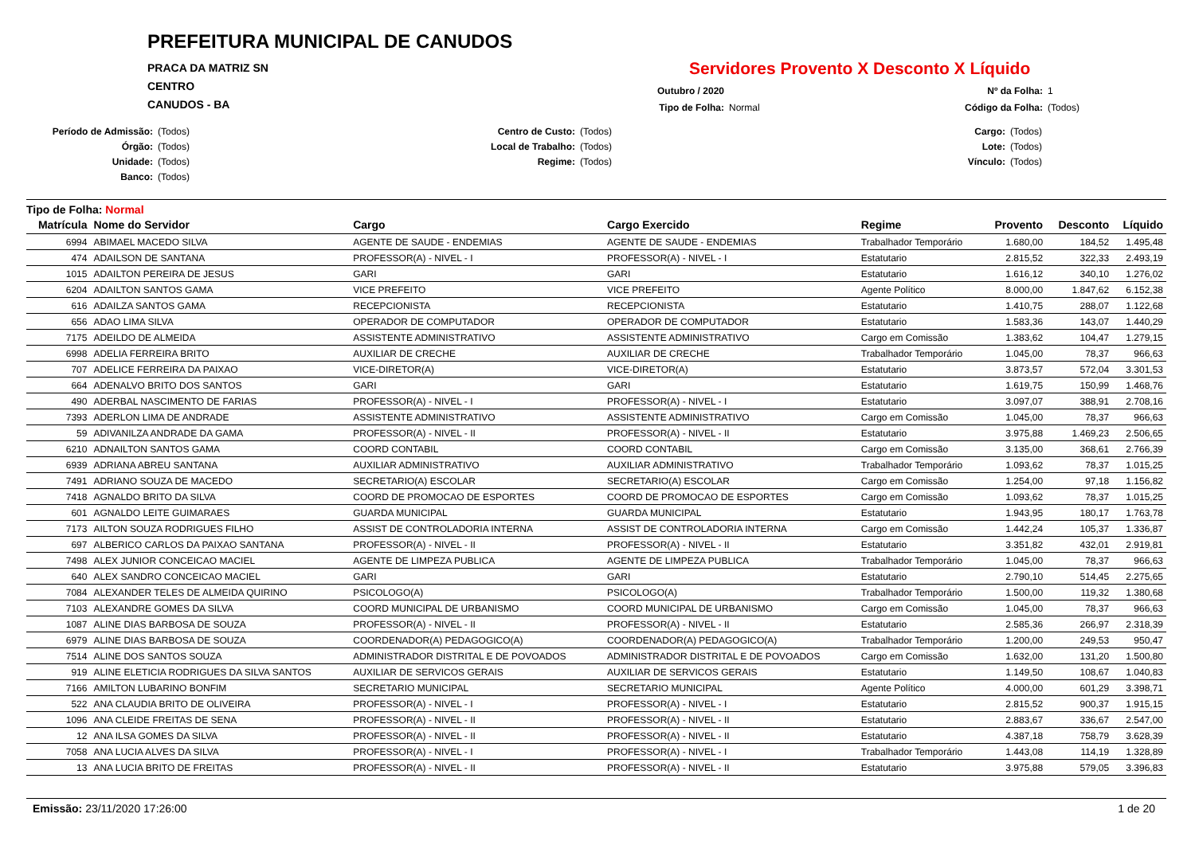PREFEITURA MUNICIPAL DE CANUDOS
PRACA DA MATRIZ SN
CENTRO
CANUDOS - BA
Servidores Provento X Desconto X Líquido
Outubro / 2020 Nº da Folha: 1 Tipo de Folha: Normal Código da Folha: (Todos)
Período de Admissão: (Todos) Centro de Custo: (Todos) Cargo: (Todos) Órgão: (Todos) Local de Trabalho: (Todos) Lote: (Todos) Unidade: (Todos) Regime: (Todos) Vínculo: (Todos) Banco: (Todos)
Tipo de Folha: Normal
| Matrícula | Nome do Servidor | Cargo | Cargo Exercido | Regime | Provento | Desconto | Líquido |
| --- | --- | --- | --- | --- | --- | --- | --- |
| 6994 | ABIMAEL MACEDO SILVA | AGENTE DE SAUDE - ENDEMIAS | AGENTE DE SAUDE - ENDEMIAS | Trabalhador Temporário | 1.680,00 | 184,52 | 1.495,48 |
| 474 | ADAILSON DE SANTANA | PROFESSOR(A) - NIVEL - I | PROFESSOR(A) - NIVEL - I | Estatutario | 2.815,52 | 322,33 | 2.493,19 |
| 1015 | ADAILTON PEREIRA DE JESUS | GARI | GARI | Estatutario | 1.616,12 | 340,10 | 1.276,02 |
| 6204 | ADAILTON SANTOS GAMA | VICE PREFEITO | VICE PREFEITO | Agente Político | 8.000,00 | 1.847,62 | 6.152,38 |
| 616 | ADAILZA SANTOS GAMA | RECEPCIONISTA | RECEPCIONISTA | Estatutario | 1.410,75 | 288,07 | 1.122,68 |
| 656 | ADAO LIMA SILVA | OPERADOR DE COMPUTADOR | OPERADOR DE COMPUTADOR | Estatutario | 1.583,36 | 143,07 | 1.440,29 |
| 7175 | ADEILDO DE ALMEIDA | ASSISTENTE ADMINISTRATIVO | ASSISTENTE ADMINISTRATIVO | Cargo em Comissão | 1.383,62 | 104,47 | 1.279,15 |
| 6998 | ADELIA FERREIRA BRITO | AUXILIAR DE CRECHE | AUXILIAR DE CRECHE | Trabalhador Temporário | 1.045,00 | 78,37 | 966,63 |
| 707 | ADELICE FERREIRA DA PAIXAO | VICE-DIRETOR(A) | VICE-DIRETOR(A) | Estatutario | 3.873,57 | 572,04 | 3.301,53 |
| 664 | ADENALVO BRITO DOS SANTOS | GARI | GARI | Estatutario | 1.619,75 | 150,99 | 1.468,76 |
| 490 | ADERBAL NASCIMENTO DE FARIAS | PROFESSOR(A) - NIVEL - I | PROFESSOR(A) - NIVEL - I | Estatutario | 3.097,07 | 388,91 | 2.708,16 |
| 7393 | ADERLON LIMA DE ANDRADE | ASSISTENTE ADMINISTRATIVO | ASSISTENTE ADMINISTRATIVO | Cargo em Comissão | 1.045,00 | 78,37 | 966,63 |
| 59 | ADIVANILZA ANDRADE DA GAMA | PROFESSOR(A) - NIVEL - II | PROFESSOR(A) - NIVEL - II | Estatutario | 3.975,88 | 1.469,23 | 2.506,65 |
| 6210 | ADNAILTON SANTOS GAMA | COORD CONTABIL | COORD CONTABIL | Cargo em Comissão | 3.135,00 | 368,61 | 2.766,39 |
| 6939 | ADRIANA ABREU SANTANA | AUXILIAR ADMINISTRATIVO | AUXILIAR ADMINISTRATIVO | Trabalhador Temporário | 1.093,62 | 78,37 | 1.015,25 |
| 7491 | ADRIANO SOUZA DE MACEDO | SECRETARIO(A) ESCOLAR | SECRETARIO(A) ESCOLAR | Cargo em Comissão | 1.254,00 | 97,18 | 1.156,82 |
| 7418 | AGNALDO BRITO DA SILVA | COORD DE PROMOCAO DE ESPORTES | COORD DE PROMOCAO DE ESPORTES | Cargo em Comissão | 1.093,62 | 78,37 | 1.015,25 |
| 601 | AGNALDO LEITE GUIMARAES | GUARDA MUNICIPAL | GUARDA MUNICIPAL | Estatutario | 1.943,95 | 180,17 | 1.763,78 |
| 7173 | AILTON SOUZA RODRIGUES FILHO | ASSIST DE CONTROLADORIA INTERNA | ASSIST DE CONTROLADORIA INTERNA | Cargo em Comissão | 1.442,24 | 105,37 | 1.336,87 |
| 697 | ALBERICO CARLOS DA PAIXAO SANTANA | PROFESSOR(A) - NIVEL - II | PROFESSOR(A) - NIVEL - II | Estatutario | 3.351,82 | 432,01 | 2.919,81 |
| 7498 | ALEX JUNIOR CONCEICAO MACIEL | AGENTE DE LIMPEZA PUBLICA | AGENTE DE LIMPEZA PUBLICA | Trabalhador Temporário | 1.045,00 | 78,37 | 966,63 |
| 640 | ALEX SANDRO CONCEICAO MACIEL | GARI | GARI | Estatutario | 2.790,10 | 514,45 | 2.275,65 |
| 7084 | ALEXANDER TELES DE ALMEIDA QUIRINO | PSICOLOGO(A) | PSICOLOGO(A) | Trabalhador Temporário | 1.500,00 | 119,32 | 1.380,68 |
| 7103 | ALEXANDRE GOMES DA SILVA | COORD MUNICIPAL DE URBANISMO | COORD MUNICIPAL DE URBANISMO | Cargo em Comissão | 1.045,00 | 78,37 | 966,63 |
| 1087 | ALINE DIAS BARBOSA DE SOUZA | PROFESSOR(A) - NIVEL - II | PROFESSOR(A) - NIVEL - II | Estatutario | 2.585,36 | 266,97 | 2.318,39 |
| 6979 | ALINE DIAS BARBOSA DE SOUZA | COORDENADOR(A) PEDAGOGICO(A) | COORDENADOR(A) PEDAGOGICO(A) | Trabalhador Temporário | 1.200,00 | 249,53 | 950,47 |
| 7514 | ALINE DOS SANTOS SOUZA | ADMINISTRADOR DISTRITAL E DE POVOADOS | ADMINISTRADOR DISTRITAL E DE POVOADOS | Cargo em Comissão | 1.632,00 | 131,20 | 1.500,80 |
| 919 | ALINE ELETICIA RODRIGUES DA SILVA SANTOS | AUXILIAR DE SERVICOS GERAIS | AUXILIAR DE SERVICOS GERAIS | Estatutario | 1.149,50 | 108,67 | 1.040,83 |
| 7166 | AMILTON LUBARINO BONFIM | SECRETARIO MUNICIPAL | SECRETARIO MUNICIPAL | Agente Político | 4.000,00 | 601,29 | 3.398,71 |
| 522 | ANA CLAUDIA BRITO DE OLIVEIRA | PROFESSOR(A) - NIVEL - I | PROFESSOR(A) - NIVEL - I | Estatutario | 2.815,52 | 900,37 | 1.915,15 |
| 1096 | ANA CLEIDE FREITAS DE SENA | PROFESSOR(A) - NIVEL - II | PROFESSOR(A) - NIVEL - II | Estatutario | 2.883,67 | 336,67 | 2.547,00 |
| 12 | ANA ILSA GOMES DA SILVA | PROFESSOR(A) - NIVEL - II | PROFESSOR(A) - NIVEL - II | Estatutario | 4.387,18 | 758,79 | 3.628,39 |
| 7058 | ANA LUCIA ALVES DA SILVA | PROFESSOR(A) - NIVEL - I | PROFESSOR(A) - NIVEL - I | Trabalhador Temporário | 1.443,08 | 114,19 | 1.328,89 |
| 13 | ANA LUCIA BRITO DE FREITAS | PROFESSOR(A) - NIVEL - II | PROFESSOR(A) - NIVEL - II | Estatutario | 3.975,88 | 579,05 | 3.396,83 |
Emissão: 23/11/2020 17:26:00 1 de 20